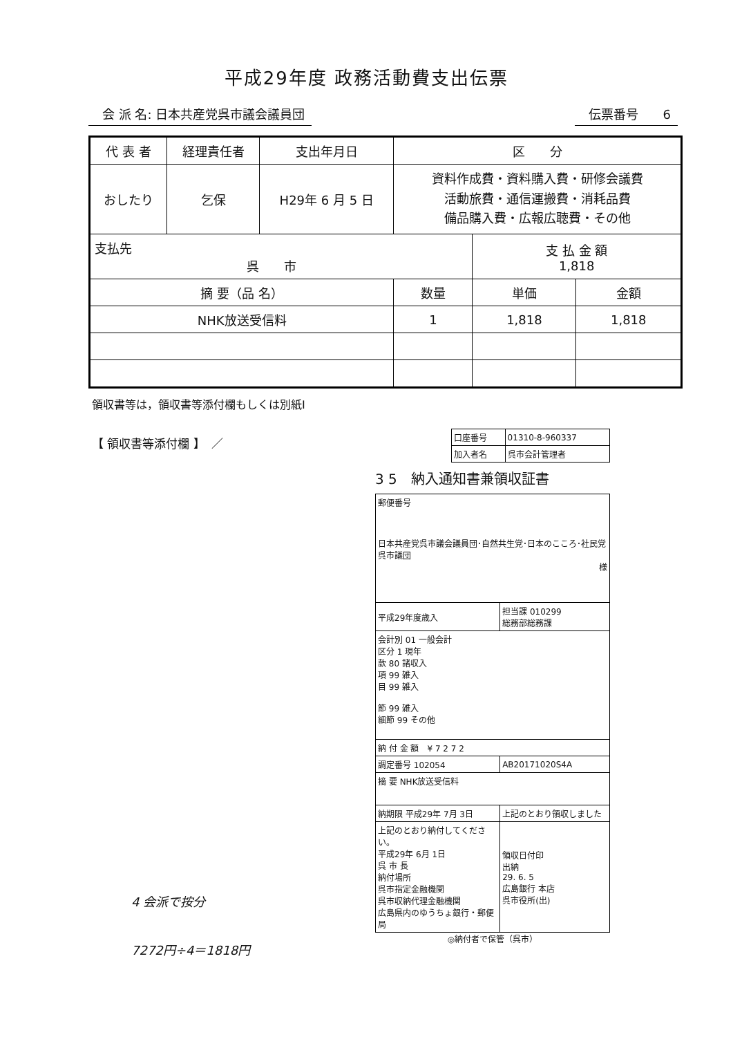平成29年度 政務活動費支出伝票
会 派 名: 日本共産党呉市議会議員団 伝票番号　　6
| 代 表 者 | 経理責任者 | 支出年月日 | 区 分 | | |
| --- | --- | --- | --- | --- | --- |
| おしたり | 乞保 | H29年 6 月 5 日 | 資料作成費・資料購入費・研修会議費 活動旅費・通信運搬費・消耗品費 備品購入費・広報広聴費・その他 | | |
| 支払先 呉 市 | | | | 支 払 金 額 1,818 | |
| 摘 要（品 名） | | | 数量 | 単価 | 金額 |
| NHK放送受信料 | | | 1 | 1,818 | 1,818 |
領収書等は，領収書等添付欄もしくは別紙I
【 領収書等添付欄 】　／
| 口座番号 | 01310-8-960337 |
| 加入者名 | 呉市会計管理者 |
3 5　納入通知書兼領収証書
| 郵便番号 日本共産党呉市議会議員団･自然共生党･日本のこころ･社民党呉市議団 様 | |
| 平成29年度歳入 | 担当課 010299 総務部総務課 |
| 会計別 01 一般会計 区分 1 現年 款 80 諸収入 項 99 雑入 目 99 雑入 節 99 雑入 細節 99 その他 | |
| 納 付 金 額 ¥ 7 2 7 2 | |
| 調定番号 102054 | AB20171020S4A |
| 摘 要 NHK放送受信料 | |
| 納期限 平成29年 7月 3日 | 上記のとおり領収しました |
| 上記のとおり納付してください。 平成29年 6月 1日 呉 市 長 納付場所 呉市指定金融機関 呉市収納代理金融機関 広島県内のゆうちょ銀行・郵便局 | 領収日付印 出納 29. 6. 5 広島銀行 本店 呉市役所(出) |
◎納付者で保管（呉市）
4 会派で按分
7272円÷4＝1818円